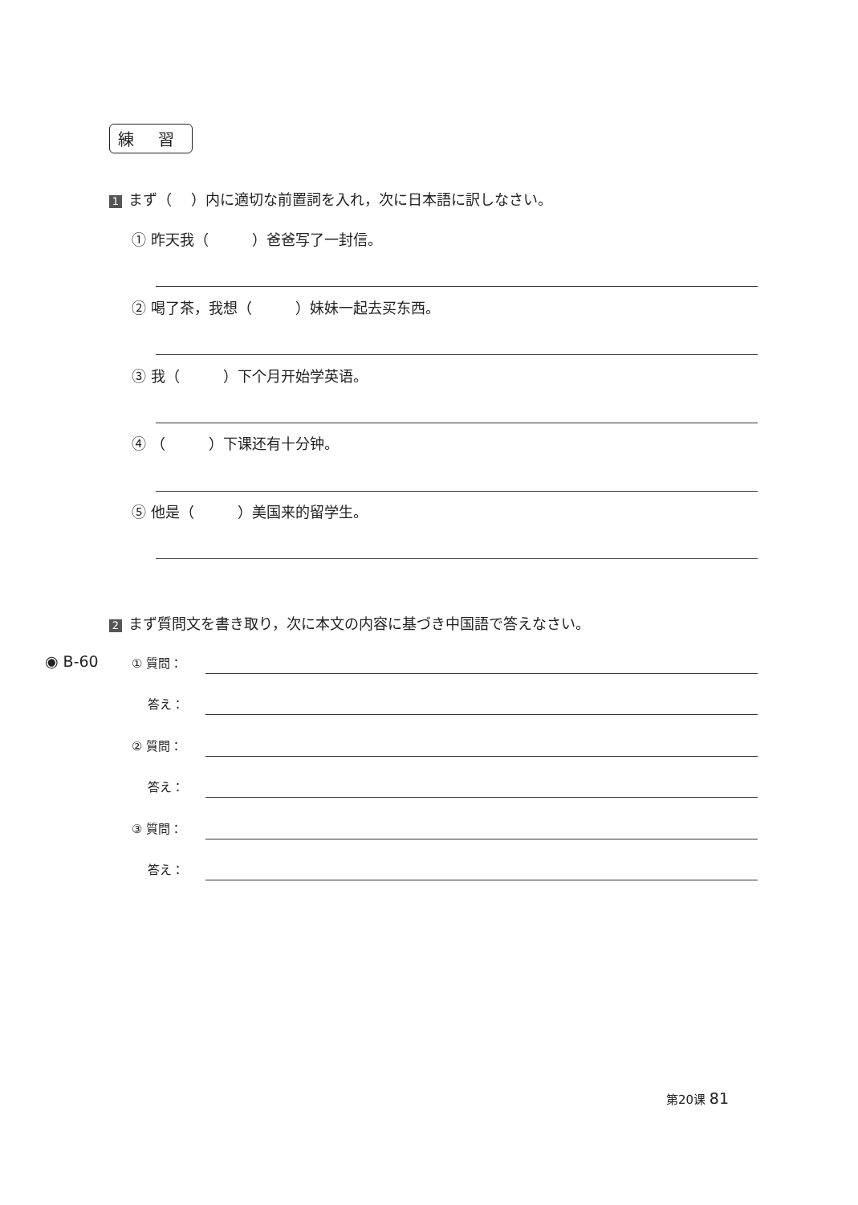練 習
1 まず（　 ）内に適切な前置詞を入れ，次に日本語に訳しなさい。
① 昨天我（　　　）爸爸写了一封信。
② 喝了茶，我想（　　　）妹妹一起去买东西。
③ 我（　　　）下个月开始学英语。
④ （　　　）下课还有十分钟。
⑤ 他是（　　　）美国来的留学生。
2 まず質問文を書き取り，次に本文の内容に基づき中国語で答えなさい。
◉ B-60 ① 質問：
　 答え：
② 質問：
　 答え：
③ 質問：
　 答え：
第20课 81